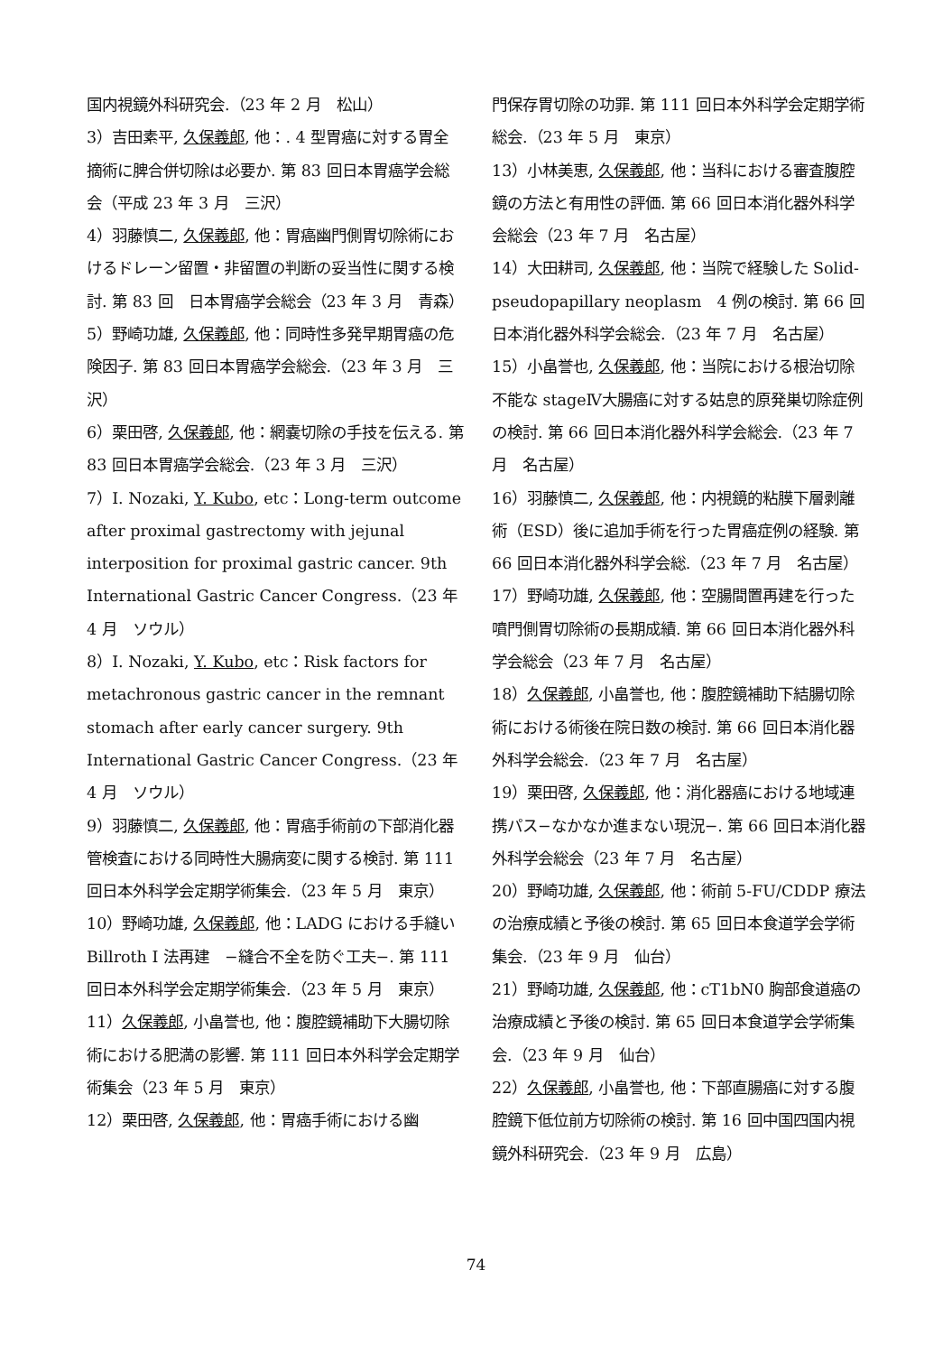国内視鏡外科研究会.（23 年 2 月　松山）
3）吉田素平, 久保義郎, 他：. 4 型胃癌に対する胃全摘術に脾合併切除は必要か. 第 83 回日本胃癌学会総会（平成 23 年 3 月　三沢）
4）羽藤慎二, 久保義郎, 他：胃癌幽門側胃切除術におけるドレーン留置・非留置の判断の妥当性に関する検討. 第 83 回　日本胃癌学会総会（23 年 3 月　青森）
5）野崎功雄, 久保義郎, 他：同時性多発早期胃癌の危険因子. 第 83 回日本胃癌学会総会.（23 年 3 月　三沢）
6）栗田啓, 久保義郎, 他：網嚢切除の手技を伝える. 第 83 回日本胃癌学会総会.（23 年 3 月　三沢）
7）I. Nozaki, Y. Kubo, etc：Long-term outcome after proximal gastrectomy with jejunal interposition for proximal gastric cancer. 9th International Gastric Cancer Congress.（23 年 4 月　ソウル）
8）I. Nozaki, Y. Kubo, etc：Risk factors for metachronous gastric cancer in the remnant stomach after early cancer surgery. 9th International Gastric Cancer Congress.（23 年 4 月　ソウル）
9）羽藤慎二, 久保義郎, 他：胃癌手術前の下部消化器管検査における同時性大腸病変に関する検討. 第 111 回日本外科学会定期学術集会.（23 年 5 月　東京）
10）野崎功雄, 久保義郎, 他：LADG における手縫い Billroth I 法再建　−縫合不全を防ぐ工夫−. 第 111 回日本外科学会定期学術集会.（23 年 5 月　東京）
11）久保義郎, 小畠誉也, 他：腹腔鏡補助下大腸切除術における肥満の影響. 第 111 回日本外科学会定期学術集会（23 年 5 月　東京）
12）栗田啓, 久保義郎, 他：胃癌手術における幽
門保存胃切除の功罪. 第 111 回日本外科学会定期学術総会.（23 年 5 月　東京）
13）小林美恵, 久保義郎, 他：当科における審査腹腔鏡の方法と有用性の評価. 第 66 回日本消化器外科学会総会（23 年 7 月　名古屋）
14）大田耕司, 久保義郎, 他：当院で経験した Solid-pseudopapillary neoplasm　4 例の検討. 第 66 回日本消化器外科学会総会.（23 年 7 月　名古屋）
15）小畠誉也, 久保義郎, 他：当院における根治切除不能な stageⅣ大腸癌に対する姑息的原発巣切除症例の検討. 第 66 回日本消化器外科学会総会.（23 年 7 月　名古屋）
16）羽藤慎二, 久保義郎, 他：内視鏡的粘膜下層剥離術（ESD）後に追加手術を行った胃癌症例の経験. 第 66 回日本消化器外科学会総.（23 年 7 月　名古屋）
17）野崎功雄, 久保義郎, 他：空腸間置再建を行った噴門側胃切除術の長期成績. 第 66 回日本消化器外科学会総会（23 年 7 月　名古屋）
18）久保義郎, 小畠誉也, 他：腹腔鏡補助下結腸切除術における術後在院日数の検討. 第 66 回日本消化器外科学会総会.（23 年 7 月　名古屋）
19）栗田啓, 久保義郎, 他：消化器癌における地域連携パス−なかなか進まない現況−. 第 66 回日本消化器外科学会総会（23 年 7 月　名古屋）
20）野崎功雄, 久保義郎, 他：術前 5-FU/CDDP 療法の治療成績と予後の検討. 第 65 回日本食道学会学術集会.（23 年 9 月　仙台）
21）野崎功雄, 久保義郎, 他：cT1bN0 胸部食道癌の治療成績と予後の検討. 第 65 回日本食道学会学術集会.（23 年 9 月　仙台）
22）久保義郎, 小畠誉也, 他：下部直腸癌に対する腹腔鏡下低位前方切除術の検討. 第 16 回中国四国内視鏡外科研究会.（23 年 9 月　広島）
74